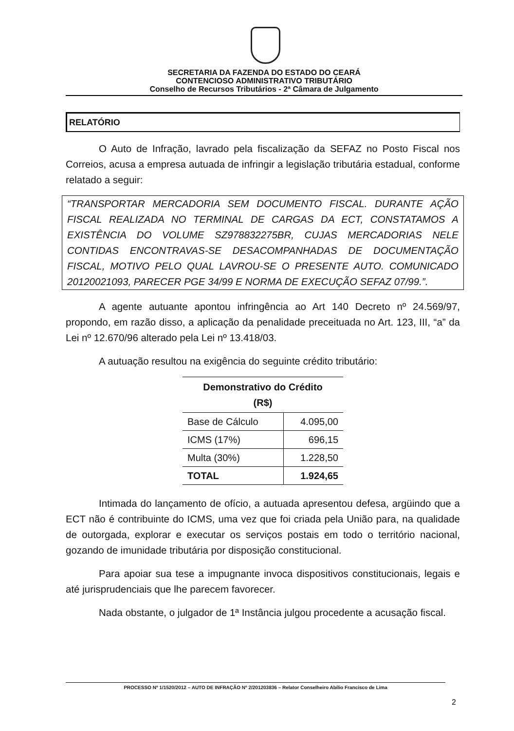SECRETARIA DA FAZENDA DO ESTADO DO CEARÁ
CONTENCIOSO ADMINISTRATIVO TRIBUTÁRIO
Conselho de Recursos Tributários - 2ª Câmara de Julgamento
RELATÓRIO
O Auto de Infração, lavrado pela fiscalização da SEFAZ no Posto Fiscal nos Correios, acusa a empresa autuada de infringir a legislação tributária estadual, conforme relatado a seguir:
“TRANSPORTAR MERCADORIA SEM DOCUMENTO FISCAL. DURANTE AÇÃO FISCAL REALIZADA NO TERMINAL DE CARGAS DA ECT, CONSTATAMOS A EXISTÊNCIA DO VOLUME SZ978832275BR, CUJAS MERCADORIAS NELE CONTIDAS ENCONTRAVAS-SE DESACOMPANHADAS DE DOCUMENTAÇÃO FISCAL, MOTIVO PELO QUAL LAVROU-SE O PRESENTE AUTO. COMUNICADO 20120021093, PARECER PGE 34/99 E NORMA DE EXECUÇÃO SEFAZ 07/99.”.
A agente autuante apontou infringência ao Art 140 Decreto nº 24.569/97, propondo, em razão disso, a aplicação da penalidade preceituada no Art. 123, III, “a” da Lei nº 12.670/96 alterado pela Lei nº 13.418/03.
A autuação resultou na exigência do seguinte crédito tributário:
| Demonstrativo do Crédito (R$) | |
| --- | --- |
| Base de Cálculo | 4.095,00 |
| ICMS (17%) | 696,15 |
| Multa (30%) | 1.228,50 |
| TOTAL | 1.924,65 |
Intimada do lançamento de ofício, a autuada apresentou defesa, argüindo que a ECT não é contribuinte do ICMS, uma vez que foi criada pela União para, na qualidade de outorgada, explorar e executar os serviços postais em todo o território nacional, gozando de imunidade tributária por disposição constitucional.
Para apoiar sua tese a impugnante invoca dispositivos constitucionais, legais e até jurisprudenciais que lhe parecem favorecer.
Nada obstante, o julgador de 1ª Instância julgou procedente a acusação fiscal.
PROCESSO Nº 1/1520/2012 – AUTO DE INFRAÇÃO Nº 2/201203836 – Relator Conselheiro Abílio Francisco de Lima
2